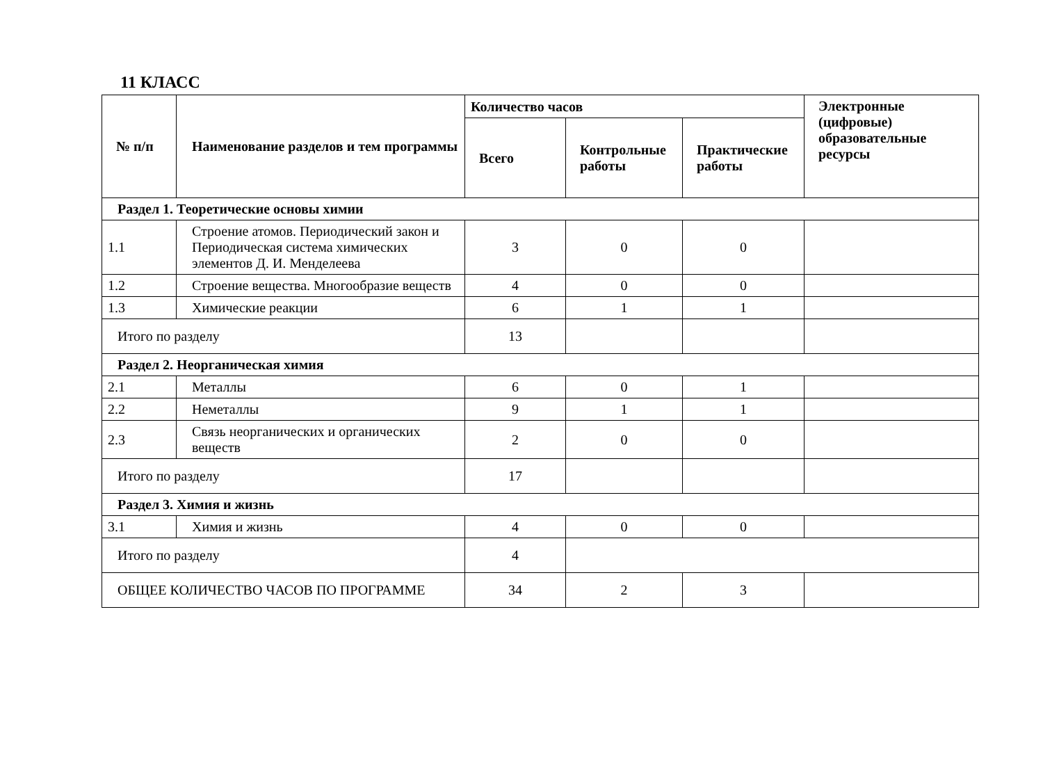11 КЛАСС
| № п/п | Наименование разделов и тем программы | Количество часов | | | Электронные (цифровые) образовательные ресурсы |
| --- | --- | --- | --- | --- | --- |
| | | Всего | Контрольные работы | Практические работы | |
| Раздел 1. Теоретические основы химии | | | | | |
| 1.1 | Строение атомов. Периодический закон и Периодическая система химических элементов Д. И. Менделеева | 3 | 0 | 0 | |
| 1.2 | Строение вещества. Многообразие веществ | 4 | 0 | 0 | |
| 1.3 | Химические реакции | 6 | 1 | 1 | |
| Итого по разделу | | 13 | | | |
| Раздел 2. Неорганическая химия | | | | | |
| 2.1 | Металлы | 6 | 0 | 1 | |
| 2.2 | Неметаллы | 9 | 1 | 1 | |
| 2.3 | Связь неорганических и органических веществ | 2 | 0 | 0 | |
| Итого по разделу | | 17 | | | |
| Раздел 3. Химия и жизнь | | | | | |
| 3.1 | Химия и жизнь | 4 | 0 | 0 | |
| Итого по разделу | | 4 | | | |
| ОБЩЕЕ КОЛИЧЕСТВО ЧАСОВ ПО ПРОГРАММЕ | | 34 | 2 | 3 | |